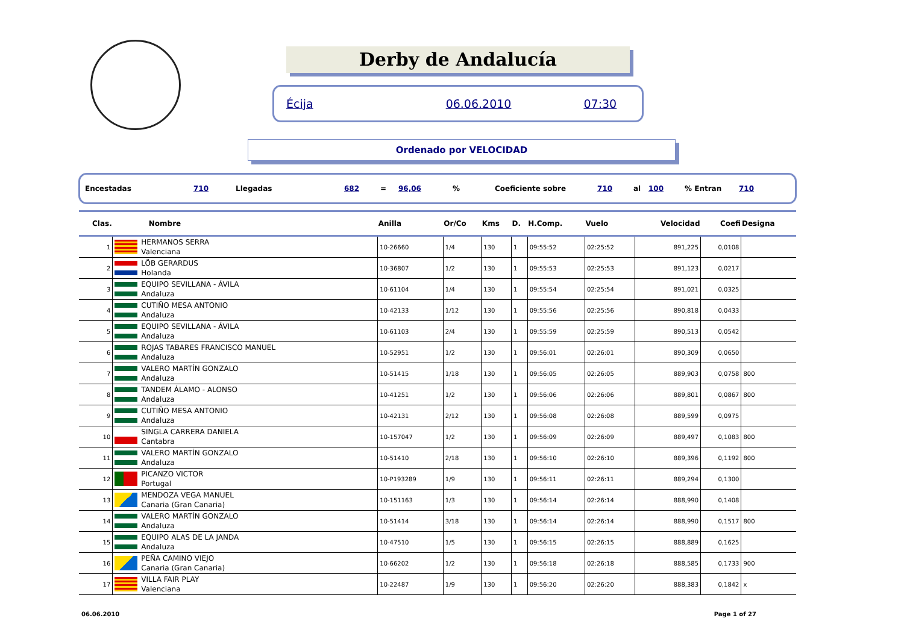Derby de Andalucía
Écija 06.06.2010 07:30
Ordenado por VELOCIDAD
Encestadas 710 Llegadas 682 = 96,06% Coeficiente sobre 710 al 100% Entran 710
| Clas. | Nombre | Anilla | Or/Co | Kms | D. | H.Comp. | Vuelo | Velocidad | Coefi | Designa |
| --- | --- | --- | --- | --- | --- | --- | --- | --- | --- | --- |
| 1 | HERMANOS SERRA Valenciana | 10-26660 | 1/4 | 130 | 1 | 09:55:52 | 02:25:52 | 891,225 | 0,0108 | |
| 2 | LÖB GERARDUS Holanda | 10-36807 | 1/2 | 130 | 1 | 09:55:53 | 02:25:53 | 891,123 | 0,0217 | |
| 3 | EQUIPO SEVILLANA - ÁVILA Andaluza | 10-61104 | 1/4 | 130 | 1 | 09:55:54 | 02:25:54 | 891,021 | 0,0325 | |
| 4 | CUTIÑO MESA ANTONIO Andaluza | 10-42133 | 1/12 | 130 | 1 | 09:55:56 | 02:25:56 | 890,818 | 0,0433 | |
| 5 | EQUIPO SEVILLANA - ÁVILA Andaluza | 10-61103 | 2/4 | 130 | 1 | 09:55:59 | 02:25:59 | 890,513 | 0,0542 | |
| 6 | ROJAS TABARES FRANCISCO MANUEL Andaluza | 10-52951 | 1/2 | 130 | 1 | 09:56:01 | 02:26:01 | 890,309 | 0,0650 | |
| 7 | VALERO MARTÍN GONZALO Andaluza | 10-51415 | 1/18 | 130 | 1 | 09:56:05 | 02:26:05 | 889,903 | 0,0758 | 800 |
| 8 | TANDEM ÁLAMO - ALONSO Andaluza | 10-41251 | 1/2 | 130 | 1 | 09:56:06 | 02:26:06 | 889,801 | 0,0867 | 800 |
| 9 | CUTIÑO MESA ANTONIO Andaluza | 10-42131 | 2/12 | 130 | 1 | 09:56:08 | 02:26:08 | 889,599 | 0,0975 | |
| 10 | SINGLA CARRERA DANIELA Cantabra | 10-157047 | 1/2 | 130 | 1 | 09:56:09 | 02:26:09 | 889,497 | 0,1083 | 800 |
| 11 | VALERO MARTÍN GONZALO Andaluza | 10-51410 | 2/18 | 130 | 1 | 09:56:10 | 02:26:10 | 889,396 | 0,1192 | 800 |
| 12 | PICANZO VICTOR Portugal | 10-P193289 | 1/9 | 130 | 1 | 09:56:11 | 02:26:11 | 889,294 | 0,1300 | |
| 13 | MENDOZA VEGA MANUEL Canaria (Gran Canaria) | 10-151163 | 1/3 | 130 | 1 | 09:56:14 | 02:26:14 | 888,990 | 0,1408 | |
| 14 | VALERO MARTÍN GONZALO Andaluza | 10-51414 | 3/18 | 130 | 1 | 09:56:14 | 02:26:14 | 888,990 | 0,1517 | 800 |
| 15 | EQUIPO ALAS DE LA JANDA Andaluza | 10-47510 | 1/5 | 130 | 1 | 09:56:15 | 02:26:15 | 888,889 | 0,1625 | |
| 16 | PEÑA CAMINO VIEJO Canaria (Gran Canaria) | 10-66202 | 1/2 | 130 | 1 | 09:56:18 | 02:26:18 | 888,585 | 0,1733 | 900 |
| 17 | VILLA FAIR PLAY Valenciana | 10-22487 | 1/9 | 130 | 1 | 09:56:20 | 02:26:20 | 888,383 | 0,1842 | x |
06.06.2010 Page 1 of 27